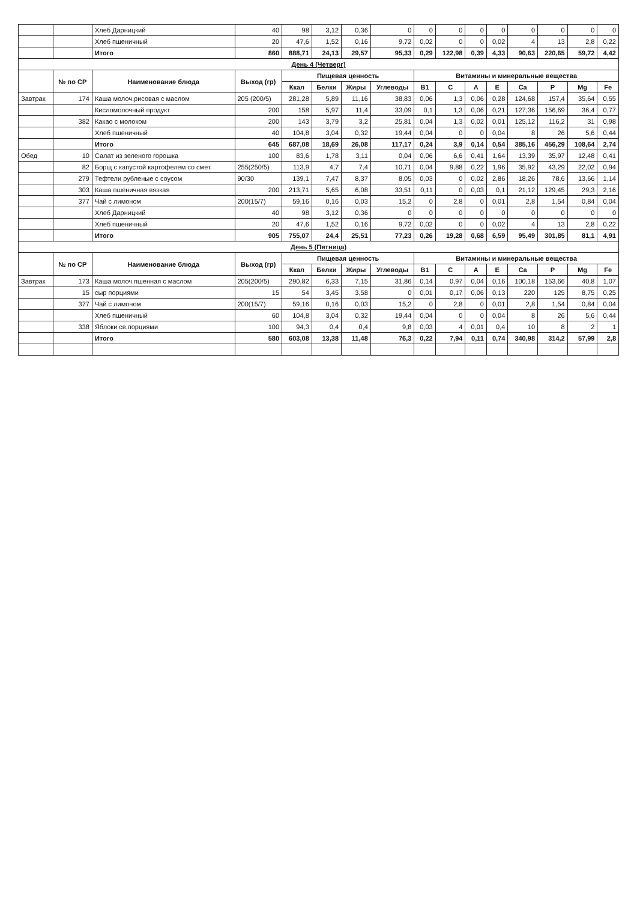| | | Хлеб Дарницкий | 40 | 98 | 3,12 | 0,36 | 0 | 0 | 0 | 0 | 0 | 0 | 0 | 0 | 0 |
| | | Хлеб пшеничный | 20 | 47,6 | 1,52 | 0,16 | 9,72 | 0,02 | 0 | 0 | 0,02 | 4 | 13 | 2,8 | 0,22 |
| | | Итого | 860 | 888,71 | 24,13 | 29,57 | 95,33 | 0,29 | 122,98 | 0,39 | 4,33 | 90,63 | 220,65 | 59,72 | 4,42 |
| День 4 (Четверг) | | | | | | | | | | | | | | | |
| | № по СР | Наименование блюда | Выход (гр) | Пищевая ценность | | | | Витамины и минеральные вещества | | | | | | | |
| | | | | Ккал | Белки | Жиры | Углеводы | B1 | C | A | E | Ca | P | Mg | Fe |
| Завтрак | 174 | Каша молоч.рисовая с маслом | 205 (200/5) | 281,28 | 5,89 | 11,16 | 38,83 | 0,06 | 1,3 | 0,06 | 0,28 | 124,68 | 157,4 | 35,64 | 0,55 |
| | | Кисломолочный продукт | 200 | 158 | 5,97 | 11,4 | 33,09 | 0,1 | 1,3 | 0,06 | 0,21 | 127,36 | 156,69 | 36,4 | 0,77 |
| | 382 | Какао с молоком | 200 | 143 | 3,79 | 3,2 | 25,81 | 0,04 | 1,3 | 0,02 | 0,01 | 125,12 | 116,2 | 31 | 0,98 |
| | | Хлеб пшеничный | 40 | 104,8 | 3,04 | 0,32 | 19,44 | 0,04 | 0 | 0 | 0,04 | 8 | 26 | 5,6 | 0,44 |
| | | Итого | 645 | 687,08 | 18,69 | 26,08 | 117,17 | 0,24 | 3,9 | 0,14 | 0,54 | 385,16 | 456,29 | 108,64 | 2,74 |
| Обед | 10 | Салат из зеленого горошка | 100 | 83,6 | 1,78 | 3,11 | 0,04 | 0,06 | 6,6 | 0,41 | 1,64 | 13,39 | 35,97 | 12,48 | 0,41 |
| | 82 | Борщ с капустой картофелем со смет. | 255(250/5) | 113,9 | 4,7 | 7,4 | 10,71 | 0,04 | 9,88 | 0,22 | 1,96 | 35,92 | 43,29 | 22,02 | 0,94 |
| | 279 | Тефтели рубленые с соусом | 90/30 | 139,1 | 7,47 | 8,37 | 8,05 | 0,03 | 0 | 0,02 | 2,86 | 18,26 | 78,6 | 13,66 | 1,14 |
| | 303 | Каша пшеничная вязкая | 200 | 213,71 | 5,65 | 6,08 | 33,51 | 0,11 | 0 | 0,03 | 0,1 | 21,12 | 129,45 | 29,3 | 2,16 |
| | 377 | Чай с лимоном | 200(15/7) | 59,16 | 0,16 | 0,03 | 15,2 | 0 | 2,8 | 0 | 0,01 | 2,8 | 1,54 | 0,84 | 0,04 |
| | | Хлеб Дарницкий | 40 | 98 | 3,12 | 0,36 | 0 | 0 | 0 | 0 | 0 | 0 | 0 | 0 | 0 |
| | | Хлеб пшеничный | 20 | 47,6 | 1,52 | 0,16 | 9,72 | 0,02 | 0 | 0 | 0,02 | 4 | 13 | 2,8 | 0,22 |
| | | Итого | 905 | 755,07 | 24,4 | 25,51 | 77,23 | 0,26 | 19,28 | 0,68 | 6,59 | 95,49 | 301,85 | 81,1 | 4,91 |
| День 5 (Пятница) | | | | | | | | | | | | | | | |
| | № по СР | Наименование блюда | Выход (гр) | Пищевая ценность | | | | Витамины и минеральные вещества | | | | | | | |
| | | | | Ккал | Белки | Жиры | Углеводы | B1 | C | A | E | Ca | P | Mg | Fe |
| Завтрак | 173 | Каша молоч.пшенная с маслом | 205(200/5) | 290,82 | 6,33 | 7,15 | 31,86 | 0,14 | 0,97 | 0,04 | 0,16 | 100,18 | 153,66 | 40,8 | 1,07 |
| | 15 | сыр порциями | 15 | 54 | 3,45 | 3,58 | 0 | 0,01 | 0,17 | 0,06 | 0,13 | 220 | 125 | 8,75 | 0,25 |
| | 377 | Чай с лимоном | 200(15/7) | 59,16 | 0,16 | 0,03 | 15,2 | 0 | 2,8 | 0 | 0,01 | 2,8 | 1,54 | 0,84 | 0,04 |
| | | Хлеб пшеничный | 60 | 104,8 | 3,04 | 0,32 | 19,44 | 0,04 | 0 | 0 | 0,04 | 8 | 26 | 5,6 | 0,44 |
| | 338 | Яблоки св.порциями | 100 | 94,3 | 0,4 | 0,4 | 9,8 | 0,03 | 4 | 0,01 | 0,4 | 10 | 8 | 2 | 1 |
| | | Итого | 580 | 603,08 | 13,38 | 11,48 | 76,3 | 0,22 | 7,94 | 0,11 | 0,74 | 340,98 | 314,2 | 57,99 | 2,8 |